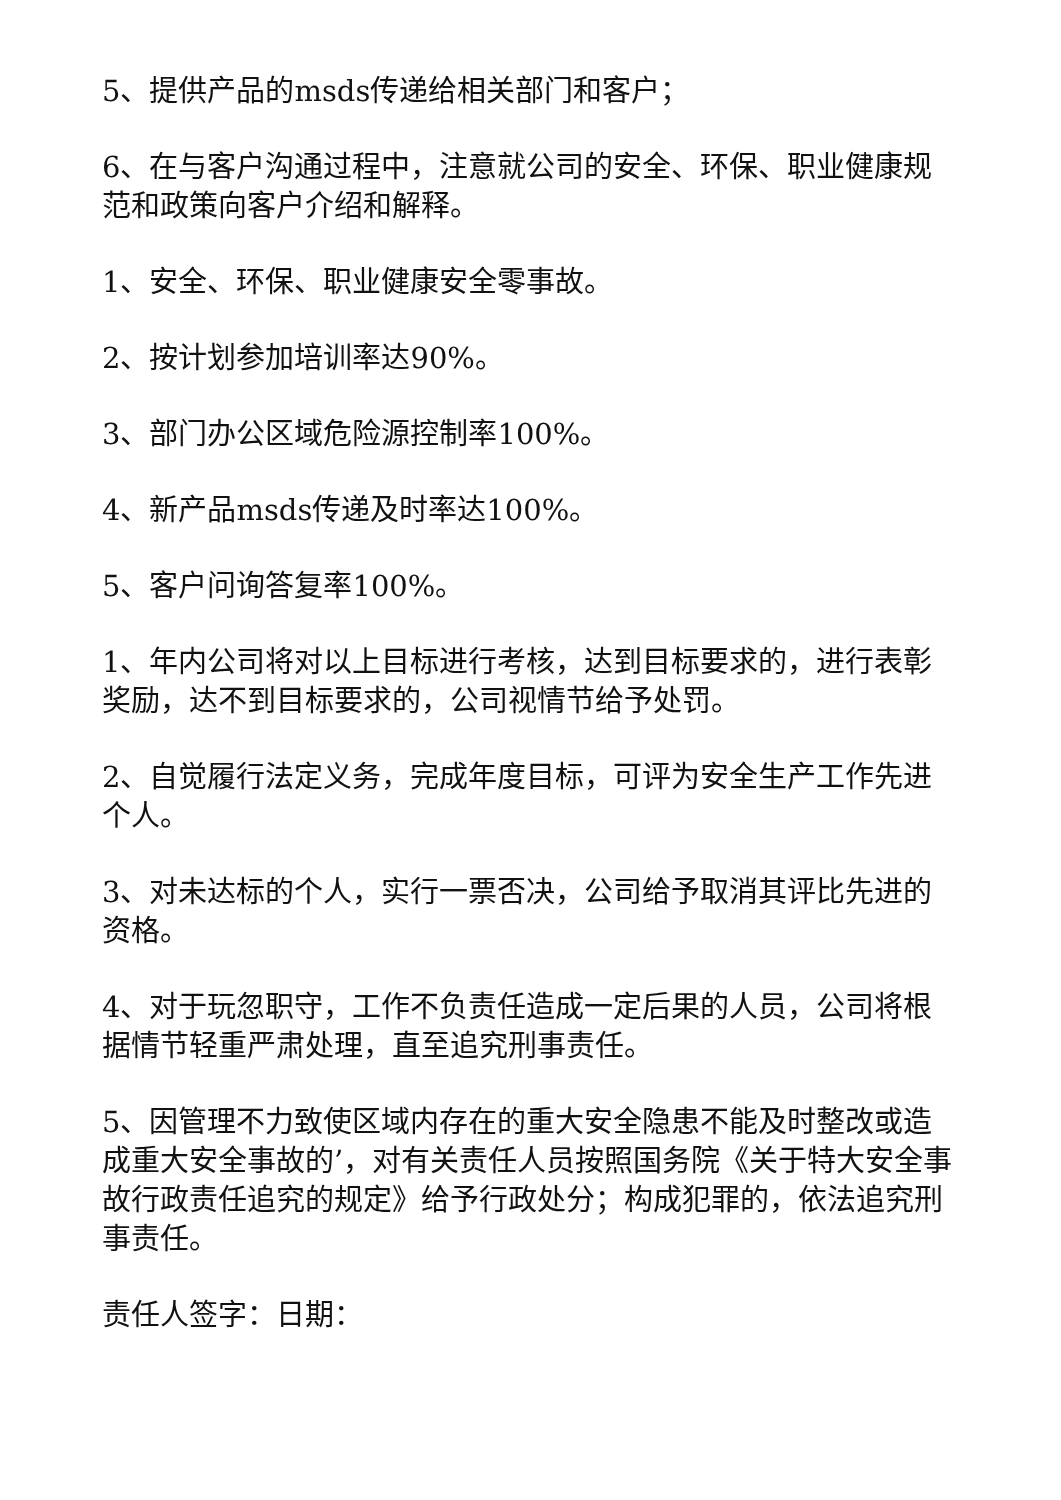5、提供产品的msds传递给相关部门和客户；
6、在与客户沟通过程中，注意就公司的安全、环保、职业健康规范和政策向客户介绍和解释。
1、安全、环保、职业健康安全零事故。
2、按计划参加培训率达90%。
3、部门办公区域危险源控制率100%。
4、新产品msds传递及时率达100%。
5、客户问询答复率100%。
1、年内公司将对以上目标进行考核，达到目标要求的，进行表彰奖励，达不到目标要求的，公司视情节给予处罚。
2、自觉履行法定义务，完成年度目标，可评为安全生产工作先进个人。
3、对未达标的个人，实行一票否决，公司给予取消其评比先进的资格。
4、对于玩忽职守，工作不负责任造成一定后果的人员，公司将根据情节轻重严肃处理，直至追究刑事责任。
5、因管理不力致使区域内存在的重大安全隐患不能及时整改或造成重大安全事故的’，对有关责任人员按照国务院《关于特大安全事故行政责任追究的规定》给予行政处分；构成犯罪的，依法追究刑事责任。
责任人签字：日期：